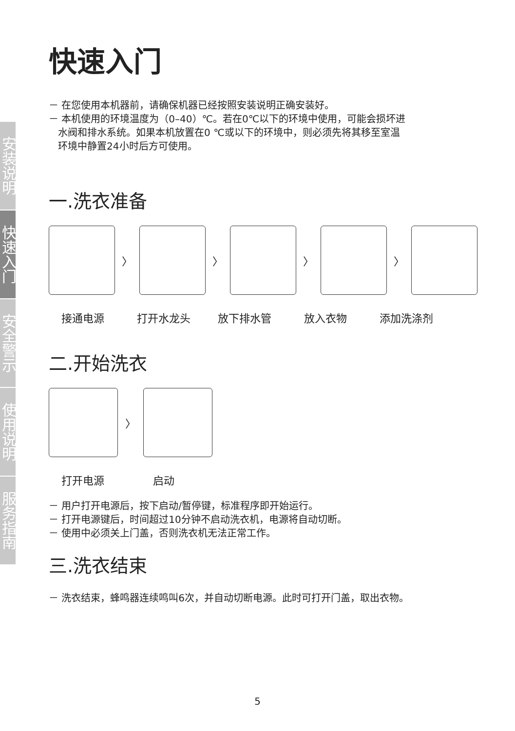安装说明
快速入门
安全警示
使用说明
服务指南
快速入门
－ 在您使用本机器前，请确保机器已经按照安装说明正确安装好。
－ 本机使用的环境温度为（0–40）℃。若在0℃以下的环境中使用，可能会损坏进
水阀和排水系统。如果本机放置在0 ℃或以下的环境中，则必须先将其移至室温
环境中静置24小时后方可使用。
一.洗衣准备
〉 〉 〉 〉
接通电源 打开水龙头 放下排水管 放入衣物 添加洗涤剂
二.开始洗衣
〉
打开电源 启动
－ 用户打开电源后，按下启动/暂停键，标准程序即开始运行。
－ 打开电源键后，时间超过10分钟不启动洗衣机，电源将自动切断。
－ 使用中必须关上门盖，否则洗衣机无法正常工作。
三.洗衣结束
－ 洗衣结束，蜂鸣器连续鸣叫6次，并自动切断电源。此时可打开门盖，取出衣物。
5